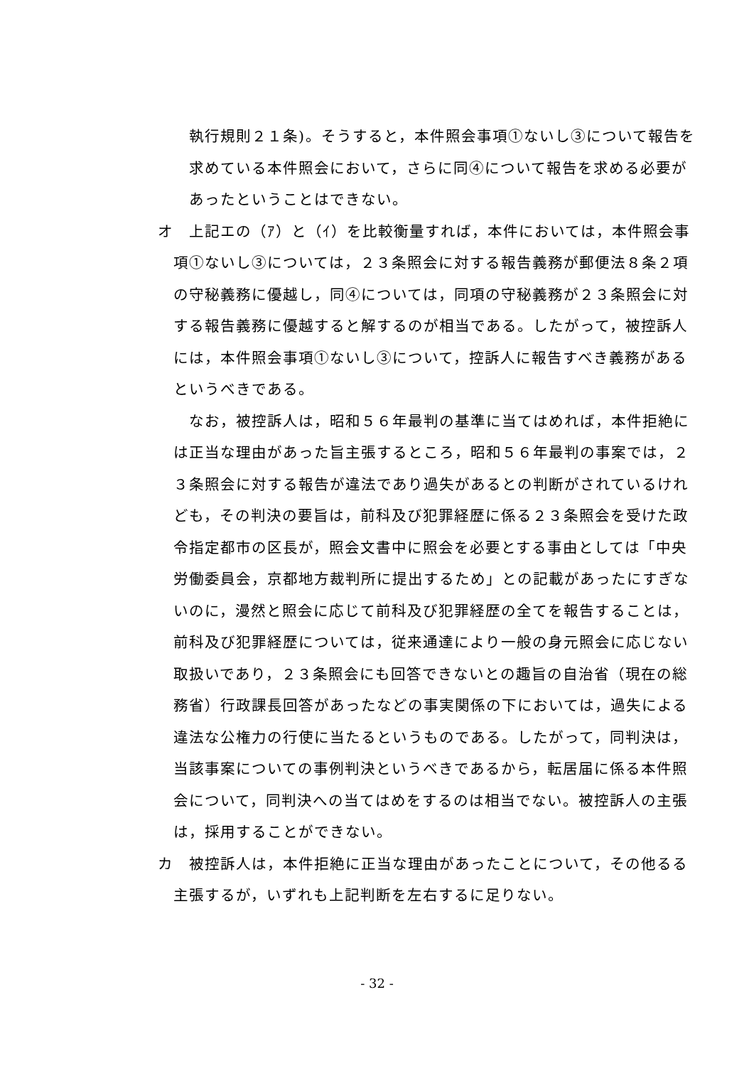執行規則２１条)。そうすると，本件照会事項①ないし③について報告を求めている本件照会において，さらに同④について報告を求める必要があったということはできない。
オ　上記エの（ｱ）と（ｲ）を比較衡量すれば，本件においては，本件照会事項①ないし③については，２３条照会に対する報告義務が郵便法８条２項の守秘義務に優越し，同④については，同項の守秘義務が２３条照会に対する報告義務に優越すると解するのが相当である。したがって，被控訴人には，本件照会事項①ないし③について，控訴人に報告すべき義務があるというべきである。
　なお，被控訴人は，昭和５６年最判の基準に当てはめれば，本件拒絶には正当な理由があった旨主張するところ，昭和５６年最判の事案では，２３条照会に対する報告が違法であり過失があるとの判断がされているけれども，その判決の要旨は，前科及び犯罪経歴に係る２３条照会を受けた政令指定都市の区長が，照会文書中に照会を必要とする事由としては「中央労働委員会，京都地方裁判所に提出するため」との記載があったにすぎないのに，漫然と照会に応じて前科及び犯罪経歴の全てを報告することは，前科及び犯罪経歴については，従来通達により一般の身元照会に応じない取扱いであり，２３条照会にも回答できないとの趣旨の自治省（現在の総務省）行政課長回答があったなどの事実関係の下においては，過失による違法な公権力の行使に当たるというものである。したがって，同判決は，当該事案についての事例判決というべきであるから，転居届に係る本件照会について，同判決への当てはめをするのは相当でない。被控訴人の主張は，採用することができない。
カ　被控訴人は，本件拒絶に正当な理由があったことについて，その他るる主張するが，いずれも上記判断を左右するに足りない。
- 32 -